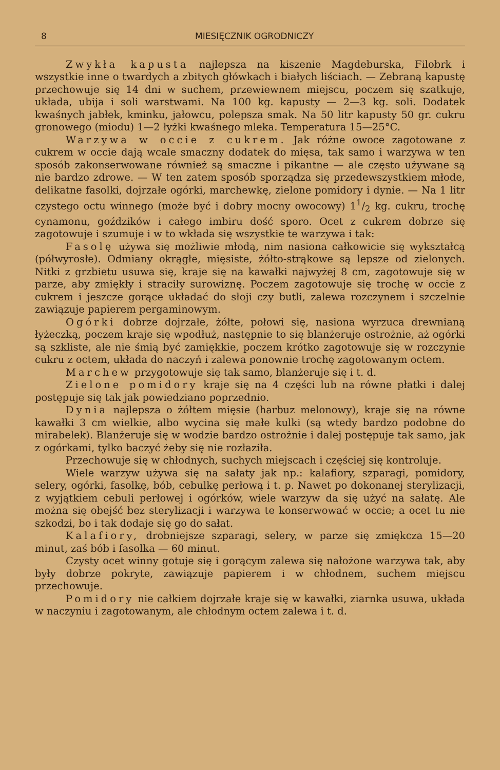8 MIESIĘCZNIK OGRODNICZY
Zwykła kapusta najlepsza na kiszenie Magdeburska, Filobrk i wszystkie inne o twardych a zbitych główkach i białych liściach. — Zebraną kapustę przechowuje się 14 dni w suchem, przewiewnem miejscu, poczem się szatkuje, układa, ubija i soli warstwami. Na 100 kg. kapusty — 2—3 kg. soli. Dodatek kwaśnych jabłek, kminku, jałowcu, polepsza smak. Na 50 litr kapusty 50 gr. cukru gronowego (miodu) 1—2 łyżki kwaśnego mleka. Temperatura 15—25°C.
Warzywa w occie z cukrem. Jak różne owoce zagotowane z cukrem w occie dają wcale smaczny dodatek do mięsa, tak samo i warzywa w ten sposób zakonserwowane również są smaczne i pikantne — ale często używane są nie bardzo zdrowe. — W ten zatem sposób sporządza się przedewszystkiem młode, delikatne fasolki, dojrzałe ogórki, marchewkę, zielone pomidory i dynie. — Na 1 litr czystego octu winnego (może być i dobry mocny owocowy) 11/2 kg. cukru, trochę cynamonu, goździków i całego imbiru dość sporo. Ocet z cukrem dobrze się zagotowuje i szumuje i w to wkłada się wszystkie te warzywa i tak:
Fasolę używa się możliwie młodą, nim nasiona całkowicie się wykształcą (półwyrosłe). Odmiany okrągłe, mięsiste, żółto-strąkowe są lepsze od zielonych. Nitki z grzbietu usuwa się, kraje się na kawałki najwyżej 8 cm, zagotowuje się w parze, aby zmiękły i straciły surowiznę. Poczem zagotowuje się trochę w occie z cukrem i jeszcze gorące układać do słoji czy butli, zalewa rozczynem i szczelnie zawiązuje papierem pergaminowym.
Ogórki dobrze dojrzałe, żółte, połowi się, nasiona wyrzuca drewnianą łyżeczką, poczem kraje się wpodłuż, następnie to się blanżeruje ostrożnie, aż ogórki są szkliste, ale nie śmią być zamiękkie, poczem krótko zagotowuje się w rozczynie cukru z octem, układa do naczyń i zalewa ponownie trochę zagotowanym octem.
Marchew przygotowuje się tak samo, blanżeruje się i t. d.
Zielone pomidory kraje się na 4 części lub na równe płatki i dalej postępuje się tak jak powiedziano poprzednio.
Dynia najlepsza o żółtem mięsie (harbuz melonowy), kraje się na równe kawałki 3 cm wielkie, albo wycina się małe kulki (są wtedy bardzo podobne do mirabelek). Blanżeruje się w wodzie bardzo ostrożnie i dalej postępuje tak samo, jak z ogórkami, tylko baczyć żeby się nie rozłaziła.
Przechowuje się w chłodnych, suchych miejscach i częściej się kontroluje.
Wiele warzyw używa się na sałaty jak np.: kalafiory, szparagi, pomidory, selery, ogórki, fasolkę, bób, cebulkę perłową i t. p. Nawet po dokonanej sterylizacji, z wyjątkiem cebuli perłowej i ogórków, wiele warzyw da się użyć na sałatę. Ale można się obejść bez sterylizacji i warzywa te konserwować w occie; a ocet tu nie szkodzi, bo i tak dodaje się go do sałat.
Kalafiory, drobniejsze szparagi, selery, w parze się zmiękcza 15—20 minut, zaś bób i fasolka — 60 minut.
Czysty ocet winny gotuje się i gorącym zalewa się nałożone warzywa tak, aby były dobrze pokryte, zawiązuje papierem i w chłodnem, suchem miejscu przechowuje.
Pomidory nie całkiem dojrzałe kraje się w kawałki, ziarnka usuwa, układa w naczyniu i zagotowanym, ale chłodnym octem zalewa i t. d.